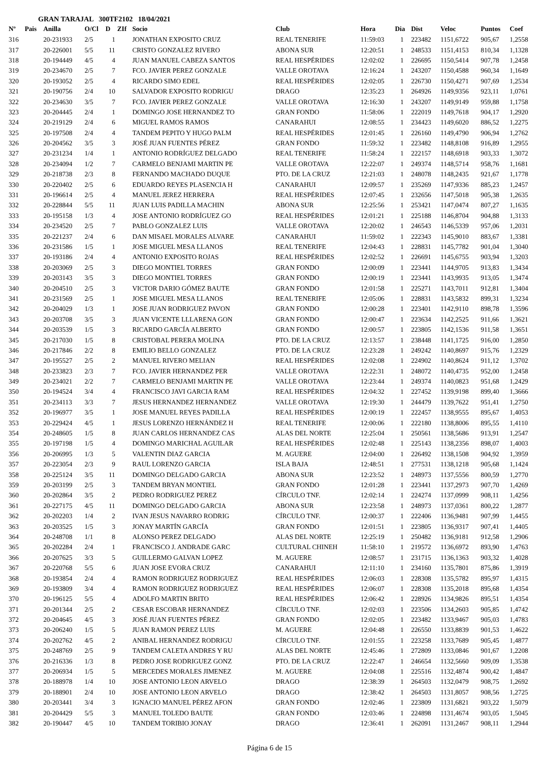GRAN TARAJAL 300TF2102 18/04/2021
| Nº | Pais | Anilla | O/Cl | D | ZIf | Socio | Club | Hora | Dia | Dist | Veloc | Puntos | Coef |
| --- | --- | --- | --- | --- | --- | --- | --- | --- | --- | --- | --- | --- | --- |
| 316 | | 20-231933 | 2/5 | 1 | | JONATHAN EXPOSITO CRUZ | REAL TENERIFE | 11:59:03 | 1 | 223482 | 1151,6722 | 905,67 | 1,2558 |
| 317 | | 20-226001 | 5/5 | 11 | | CRISTO GONZALEZ RIVERO | ABONA SUR | 12:20:51 | 1 | 248533 | 1151,4153 | 810,34 | 1,1328 |
| 318 | | 20-194449 | 4/5 | 4 | | JUAN MANUEL CABEZA SANTOS | REAL HESPÉRIDES | 12:02:02 | 1 | 226695 | 1150,5414 | 907,78 | 1,2458 |
| 319 | | 20-234670 | 2/5 | 7 | | FCO. JAVIER PEREZ GONZALE | VALLE OROTAVA | 12:16:24 | 1 | 243207 | 1150,4588 | 960,34 | 1,1649 |
| 320 | | 20-193052 | 2/5 | 4 | | RICARDO SIMO EDEL | REAL HESPÉRIDES | 12:02:05 | 1 | 226730 | 1150,4271 | 907,69 | 1,2534 |
| 321 | | 20-190756 | 2/4 | 10 | | SALVADOR EXPOSITO RODRIGU | DRAGO | 12:35:23 | 1 | 264926 | 1149,9356 | 923,11 | 1,0761 |
| 322 | | 20-234630 | 3/5 | 7 | | FCO. JAVIER PEREZ GONZALE | VALLE OROTAVA | 12:16:30 | 1 | 243207 | 1149,9149 | 959,88 | 1,1758 |
| 323 | | 20-204445 | 2/4 | 1 | | DOMINGO JOSE HERNANDEZ TO | GRAN FONDO | 11:58:06 | 1 | 222019 | 1149,7618 | 904,17 | 1,2920 |
| 324 | | 20-219129 | 2/4 | 6 | | MIGUEL RAMOS RAMOS | CANARAHUI | 12:08:55 | 1 | 234423 | 1149,6020 | 886,52 | 1,2275 |
| 325 | | 20-197508 | 2/4 | 4 | | TANDEM PEPITO Y HUGO PALM | REAL HESPÉRIDES | 12:01:45 | 1 | 226160 | 1149,4790 | 906,94 | 1,2762 |
| 326 | | 20-204562 | 3/5 | 3 | | JOSÉ JUAN FUENTES PÉREZ | GRAN FONDO | 11:59:32 | 1 | 223482 | 1148,8108 | 916,89 | 1,2955 |
| 327 | | 20-231234 | 1/4 | 1 | | ANTONIO RODRÍGUEZ DELGADO | REAL TENERIFE | 11:58:24 | 1 | 222157 | 1148,6918 | 903,33 | 1,3072 |
| 328 | | 20-234094 | 1/2 | 7 | | CARMELO BENJAMI MARTIN PE | VALLE OROTAVA | 12:22:07 | 1 | 249374 | 1148,5714 | 958,76 | 1,1681 |
| 329 | | 20-218738 | 2/3 | 8 | | FERNANDO MACHADO DUQUE | PTO. DE LA CRUZ | 12:21:03 | 1 | 248078 | 1148,2435 | 921,67 | 1,1778 |
| 330 | | 20-220402 | 2/5 | 6 | | EDUARDO REYES PLASENCIA H | CANARAHUI | 12:09:57 | 1 | 235269 | 1147,9336 | 885,23 | 1,2457 |
| 331 | | 20-196614 | 2/5 | 4 | | MANUEL JEREZ HERRERA | REAL HESPÉRIDES | 12:07:45 | 1 | 232656 | 1147,5018 | 905,38 | 1,2635 |
| 332 | | 20-228844 | 5/5 | 11 | | JUAN LUIS PADILLA MACHIN | ABONA SUR | 12:25:56 | 1 | 253421 | 1147,0474 | 807,27 | 1,1635 |
| 333 | | 20-195158 | 1/3 | 4 | | JOSE ANTONIO RODRÍGUEZ GO | REAL HESPÉRIDES | 12:01:21 | 1 | 225188 | 1146,8704 | 904,88 | 1,3133 |
| 334 | | 20-234520 | 2/5 | 7 | | PABLO GONZALEZ LUIS | VALLE OROTAVA | 12:20:02 | 1 | 246543 | 1146,5339 | 957,06 | 1,2031 |
| 335 | | 20-221237 | 2/4 | 6 | | DAN MISAEL MORALES ALVARE | CANARAHUI | 11:59:02 | 1 | 222343 | 1145,9010 | 883,67 | 1,3381 |
| 336 | | 20-231586 | 1/5 | 1 | | JOSE MIGUEL MESA LLANOS | REAL TENERIFE | 12:04:43 | 1 | 228831 | 1145,7782 | 901,04 | 1,3040 |
| 337 | | 20-193186 | 2/4 | 4 | | ANTONIO EXPOSITO ROJAS | REAL HESPÉRIDES | 12:02:52 | 1 | 226691 | 1145,6755 | 903,94 | 1,3203 |
| 338 | | 20-203069 | 2/5 | 3 | | DIEGO MONTIEL TORRES | GRAN FONDO | 12:00:09 | 1 | 223441 | 1144,9705 | 913,83 | 1,3434 |
| 339 | | 20-203143 | 3/5 | 3 | | DIEGO MONTIEL TORRES | GRAN FONDO | 12:00:19 | 1 | 223441 | 1143,9935 | 913,05 | 1,3474 |
| 340 | | 20-204510 | 2/5 | 3 | | VICTOR DARIO GÓMEZ BAUTE | GRAN FONDO | 12:01:58 | 1 | 225271 | 1143,7011 | 912,81 | 1,3404 |
| 341 | | 20-231569 | 2/5 | 1 | | JOSE MIGUEL MESA LLANOS | REAL TENERIFE | 12:05:06 | 1 | 228831 | 1143,5832 | 899,31 | 1,3234 |
| 342 | | 20-204029 | 1/3 | 1 | | JOSE JUAN RODRIGUEZ PAVON | GRAN FONDO | 12:00:28 | 1 | 223401 | 1142,9110 | 898,78 | 1,3596 |
| 343 | | 20-203708 | 3/5 | 3 | | JUAN VICENTE LLLARENA GON | GRAN FONDO | 12:00:47 | 1 | 223634 | 1142,2525 | 911,66 | 1,3621 |
| 344 | | 20-203539 | 1/5 | 3 | | RICARDO GARCÍA ALBERTO | GRAN FONDO | 12:00:57 | 1 | 223805 | 1142,1536 | 911,58 | 1,3651 |
| 345 | | 20-217030 | 1/5 | 8 | | CRISTOBAL PERERA MOLINA | PTO. DE LA CRUZ | 12:13:57 | 1 | 238448 | 1141,1725 | 916,00 | 1,2850 |
| 346 | | 20-217846 | 2/2 | 8 | | EMILIO BELLO GONZALEZ | PTO. DE LA CRUZ | 12:23:28 | 1 | 249242 | 1140,8697 | 915,76 | 1,2329 |
| 347 | | 20-195527 | 2/5 | 2 | | MANUEL RIVERO MELIAN | REAL HESPÉRIDES | 12:02:08 | 1 | 224902 | 1140,8624 | 911,12 | 1,3702 |
| 348 | | 20-233823 | 2/3 | 7 | | FCO. JAVIER HERNANDEZ PER | VALLE OROTAVA | 12:22:31 | 1 | 248072 | 1140,4735 | 952,00 | 1,2458 |
| 349 | | 20-234021 | 2/2 | 7 | | CARMELO BENJAMI MARTIN PE | VALLE OROTAVA | 12:23:44 | 1 | 249374 | 1140,0823 | 951,68 | 1,2429 |
| 350 | | 20-194524 | 3/4 | 4 | | FRANCISCO JAVI GARCIA RAM | REAL HESPÉRIDES | 12:04:32 | 1 | 227452 | 1139,9198 | 899,40 | 1,3666 |
| 351 | | 20-234113 | 3/3 | 7 | | JESUS HERNANDEZ HERNANDEZ | VALLE OROTAVA | 12:19:30 | 1 | 244479 | 1139,7622 | 951,41 | 1,2750 |
| 352 | | 20-196977 | 3/5 | 1 | | JOSE MANUEL REYES PADILLA | REAL HESPÉRIDES | 12:00:19 | 1 | 222457 | 1138,9555 | 895,67 | 1,4053 |
| 353 | | 20-229424 | 4/5 | 1 | | JESUS LORENZO HERNÁNDEZ H | REAL TENERIFE | 12:00:06 | 1 | 222180 | 1138,8006 | 895,55 | 1,4110 |
| 354 | | 20-248605 | 1/5 | 8 | | JUAN CARLOS HERNANDEZ CAS | ALAS DEL NORTE | 12:25:04 | 1 | 250561 | 1138,5686 | 913,91 | 1,2547 |
| 355 | | 20-197198 | 1/5 | 4 | | DOMINGO MARICHAL AGUILAR | REAL HESPÉRIDES | 12:02:48 | 1 | 225143 | 1138,2356 | 898,07 | 1,4003 |
| 356 | | 20-206995 | 1/3 | 5 | | VALENTIN DIAZ GARCIA | M. AGUERE | 12:04:00 | 1 | 226492 | 1138,1508 | 904,92 | 1,3959 |
| 357 | | 20-223054 | 2/3 | 9 | | RAUL LORENZO GARCIA | ISLA BAJA | 12:48:51 | 1 | 277531 | 1138,1218 | 905,68 | 1,1424 |
| 358 | | 20-225124 | 3/5 | 11 | | DOMINGO DELGADO GARCIA | ABONA SUR | 12:23:52 | 1 | 248973 | 1137,5556 | 800,59 | 1,2770 |
| 359 | | 20-203199 | 2/5 | 3 | | TANDEM BRYAN MONTIEL | GRAN FONDO | 12:01:28 | 1 | 223441 | 1137,2973 | 907,70 | 1,4269 |
| 360 | | 20-202864 | 3/5 | 2 | | PEDRO RODRIGUEZ PEREZ | CÍRCULO TNF. | 12:02:14 | 1 | 224274 | 1137,0999 | 908,11 | 1,4256 |
| 361 | | 20-227175 | 4/5 | 11 | | DOMINGO DELGADO GARCIA | ABONA SUR | 12:23:58 | 1 | 248973 | 1137,0361 | 800,22 | 1,2877 |
| 362 | | 20-202203 | 1/4 | 2 | | IVAN JESUS NAVARRO RODRIG | CÍRCULO TNF. | 12:00:37 | 1 | 222406 | 1136,9481 | 907,99 | 1,4455 |
| 363 | | 20-203525 | 1/5 | 3 | | JONAY MARTÍN GARCÍA | GRAN FONDO | 12:01:51 | 1 | 223805 | 1136,9317 | 907,41 | 1,4405 |
| 364 | | 20-248708 | 1/1 | 8 | | ALONSO PEREZ DELGADO | ALAS DEL NORTE | 12:25:19 | 1 | 250482 | 1136,9181 | 912,58 | 1,2906 |
| 365 | | 20-202284 | 2/4 | 1 | | FRANCISCO J. ANDRADE GARC | CULTURAL CHINEH | 11:58:10 | 1 | 219572 | 1136,6972 | 893,90 | 1,4763 |
| 366 | | 20-207625 | 3/3 | 5 | | GUILLERMO GALVAN LOPEZ | M. AGUERE | 12:08:57 | 1 | 231715 | 1136,1363 | 903,32 | 1,4028 |
| 367 | | 20-220768 | 5/5 | 6 | | JUAN JOSE EVORA CRUZ | CANARAHUI | 12:11:10 | 1 | 234160 | 1135,7801 | 875,86 | 1,3919 |
| 368 | | 20-193854 | 2/4 | 4 | | RAMON RODRIGUEZ RODRIGUEZ | REAL HESPÉRIDES | 12:06:03 | 1 | 228308 | 1135,5782 | 895,97 | 1,4315 |
| 369 | | 20-193809 | 3/4 | 4 | | RAMON RODRIGUEZ RODRIGUEZ | REAL HESPÉRIDES | 12:06:07 | 1 | 228308 | 1135,2018 | 895,68 | 1,4354 |
| 370 | | 20-196125 | 5/5 | 4 | | ADOLFO MARTIN BRITO | REAL HESPÉRIDES | 12:06:42 | 1 | 228926 | 1134,9826 | 895,51 | 1,4354 |
| 371 | | 20-201344 | 2/5 | 2 | | CESAR ESCOBAR HERNANDEZ | CÍRCULO TNF. | 12:02:03 | 1 | 223506 | 1134,2603 | 905,85 | 1,4742 |
| 372 | | 20-204645 | 4/5 | 3 | | JOSÉ JUAN FUENTES PÉREZ | GRAN FONDO | 12:02:05 | 1 | 223482 | 1133,9467 | 905,03 | 1,4783 |
| 373 | | 20-206240 | 1/5 | 5 | | JUAN RAMON PEREZ LUIS | M. AGUERE | 12:04:48 | 1 | 226550 | 1133,8839 | 901,53 | 1,4622 |
| 374 | | 20-202762 | 4/5 | 2 | | ANIBAL HERNANDEZ RODRIGU | CÍRCULO TNF. | 12:01:55 | 1 | 223258 | 1133,7689 | 905,45 | 1,4877 |
| 375 | | 20-248769 | 2/5 | 9 | | TANDEM CALETA ANDRES Y RU | ALAS DEL NORTE | 12:45:46 | 1 | 272809 | 1133,0846 | 901,67 | 1,2208 |
| 376 | | 20-216336 | 1/3 | 8 | | PEDRO JOSE RODRIGUEZ GONZ | PTO. DE LA CRUZ | 12:22:47 | 1 | 246654 | 1132,5660 | 909,09 | 1,3538 |
| 377 | | 20-206934 | 1/5 | 5 | | MERCEDES MORALES JIMENEZ | M. AGUERE | 12:04:08 | 1 | 225516 | 1132,4874 | 900,42 | 1,4847 |
| 378 | | 20-188978 | 1/4 | 10 | | JOSE ANTONIO LEON ARVELO | DRAGO | 12:38:39 | 1 | 264503 | 1132,0479 | 908,75 | 1,2692 |
| 379 | | 20-188901 | 2/4 | 10 | | JOSE ANTONIO LEON ARVELO | DRAGO | 12:38:42 | 1 | 264503 | 1131,8057 | 908,56 | 1,2725 |
| 380 | | 20-203441 | 3/4 | 3 | | IGNACIO MANUEL PÉREZ AFON | GRAN FONDO | 12:02:46 | 1 | 223809 | 1131,6821 | 903,22 | 1,5079 |
| 381 | | 20-204429 | 5/5 | 3 | | MANUEL TOLEDO BAUTE | GRAN FONDO | 12:03:46 | 1 | 224898 | 1131,4674 | 903,05 | 1,5045 |
| 382 | | 20-190447 | 4/5 | 10 | | TANDEM TORIBIO JONAY | DRAGO | 12:36:41 | 1 | 262091 | 1131,2467 | 908,11 | 1,2944 |
Página 6 de 15